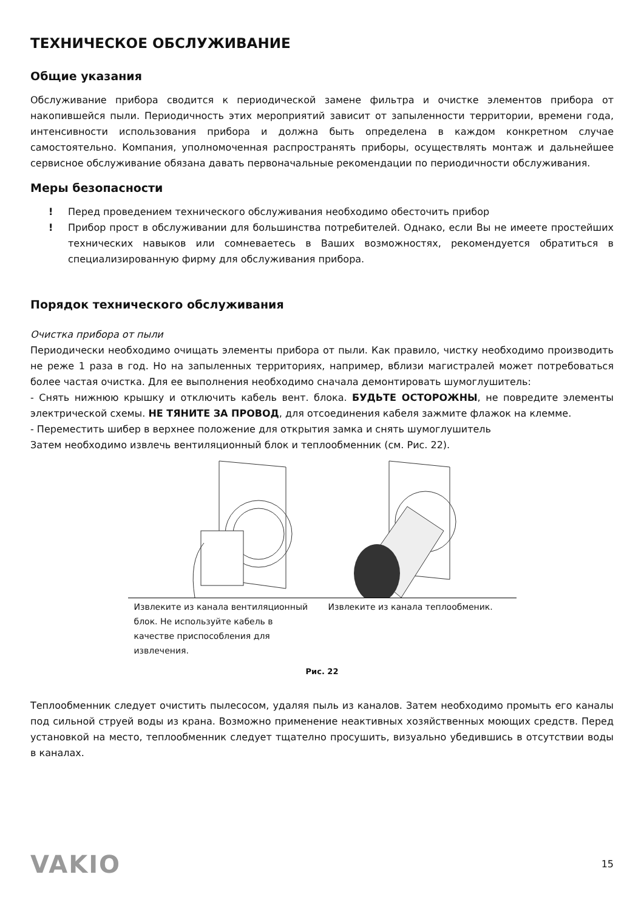ТЕХНИЧЕСКОЕ ОБСЛУЖИВАНИЕ
Общие указания
Обслуживание прибора сводится к периодической замене фильтра и очистке элементов прибора от накопившейся пыли. Периодичность этих мероприятий зависит от запыленности территории, времени года, интенсивности использования прибора и должна быть определена в каждом конкретном случае самостоятельно. Компания, уполномоченная распространять приборы, осуществлять монтаж и дальнейшее сервисное обслуживание обязана давать первоначальные рекомендации по периодичности обслуживания.
Меры безопасности
! Перед проведением технического обслуживания необходимо обесточить прибор
! Прибор прост в обслуживании для большинства потребителей. Однако, если Вы не имеете простейших технических навыков или сомневаетесь в Ваших возможностях, рекомендуется обратиться в специализированную фирму для обслуживания прибора.
Порядок технического обслуживания
Очистка прибора от пыли
Периодически необходимо очищать элементы прибора от пыли. Как правило, чистку необходимо производить не реже 1 раза в год. Но на запыленных территориях, например, вблизи магистралей может потребоваться более частая очистка. Для ее выполнения необходимо сначала демонтировать шумоглушитель:
- Снять нижнюю крышку и отключить кабель вент. блока. БУДЬТЕ ОСТОРОЖНЫ, не повредите элементы электрической схемы. НЕ ТЯНИТЕ ЗА ПРОВОД, для отсоединения кабеля зажмите флажок на клемме.
- Переместить шибер в верхнее положение для открытия замка и снять шумоглушитель
Затем необходимо извлечь вентиляционный блок и теплообменник (см. Рис. 22).
| Извлеките из канала вентиляционный блок. Не используйте кабель в качестве приспособления для извлечения. | Извлеките из канала теплообменик. |
Рис. 22
Теплообменник следует очистить пылесосом, удаляя пыль из каналов. Затем необходимо промыть его каналы под сильной струей воды из крана. Возможно применение неактивных хозяйственных моющих средств. Перед установкой на место, теплообменник следует тщателно просушить, визуально убедившись в отсутствии воды в каналах.
VAKIO 15